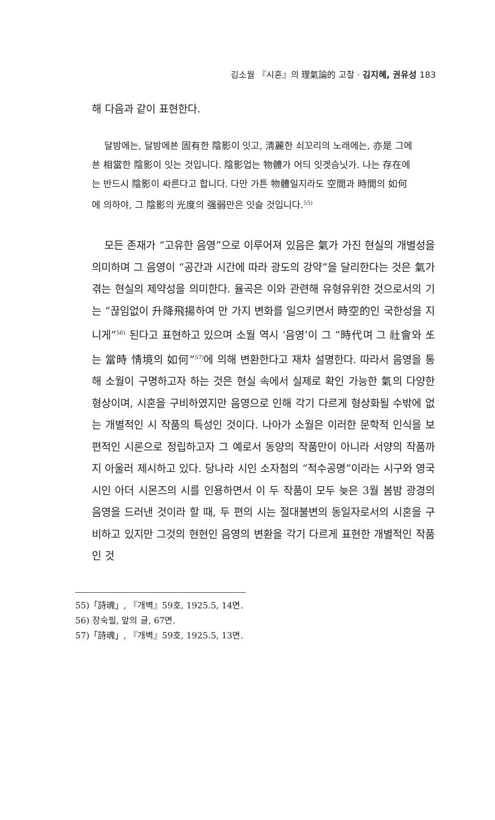김소월 『시혼』의 理氣論的 고찰 · 김지혜, 권유성 183
해 다음과 같이 표현한다.
달밤에는, 달밤에쑌 固有한 陰影이 잇고, 淸麗한 쇠꼬리의 노래에는, 亦是 그에쑌 相當한 陰影이 잇는 것입니다. 陰影업는 物體가 어듸 잇겟슴닛가. 나는 存在에는 반드시 陰影이 ᄯᅡ른다고 합니다. 다만 가튼 物體일지라도 空間과 時間의 如何에 의하야, 그 陰影의 光度의 强弱만은 잇슬 것입니다.<sup>55)</sup>
모든 존재가 “고유한 음영”으로 이루어져 있음은 氣가 가진 현실의 개별성을 의미하며 그 음영이 “공간과 시간에 따라 광도의 강약”을 달리한다는 것은 氣가 겪는 현실의 제약성을 의미한다. 율곡은 이와 관련해 유형유위한 것으로서의 기는 “끊임없이 升降飛揚하여 만 가지 변화를 일으키면서 時空的인 국한성을 지니게”<sup>56)</sup> 된다고 표현하고 있으며 소월 역시 ‘음영’이 그 “時代며 그 社會와 ᄯᅩ는 當時 情境의 如何”<sup>57)</sup>에 의해 변환한다고 재차 설명한다. 따라서 음영을 통해 소월이 구명하고자 하는 것은 현실 속에서 실제로 확인 가능한 氣의 다양한 형상이며, 시혼을 구비하였지만 음영으로 인해 각기 다르게 형상화될 수밖에 없는 개별적인 시 작품의 특성인 것이다. 나아가 소월은 이러한 문학적 인식을 보편적인 시론으로 정립하고자 그 예로서 동양의 작품만이 아니라 서양의 작품까지 아울러 제시하고 있다. 당나라 시인 소자첨의 “적수공명”이라는 시구와 영국 시인 아더 시몬즈의 시를 인용하면서 이 두 작품이 모두 늦은 3월 봄밤 광경의 음영을 드러낸 것이라 할 때, 두 편의 시는 절대불변의 동일자로서의 시혼을 구비하고 있지만 그것의 현현인 음영의 변환을 각기 다르게 표현한 개별적인 작품인 것
55)「詩魂」, 『개벽』59호, 1925.5, 14면.
56) 장숙필, 앞의 글, 67면.
57)「詩魂」, 『개벽』59호, 1925.5, 13면.